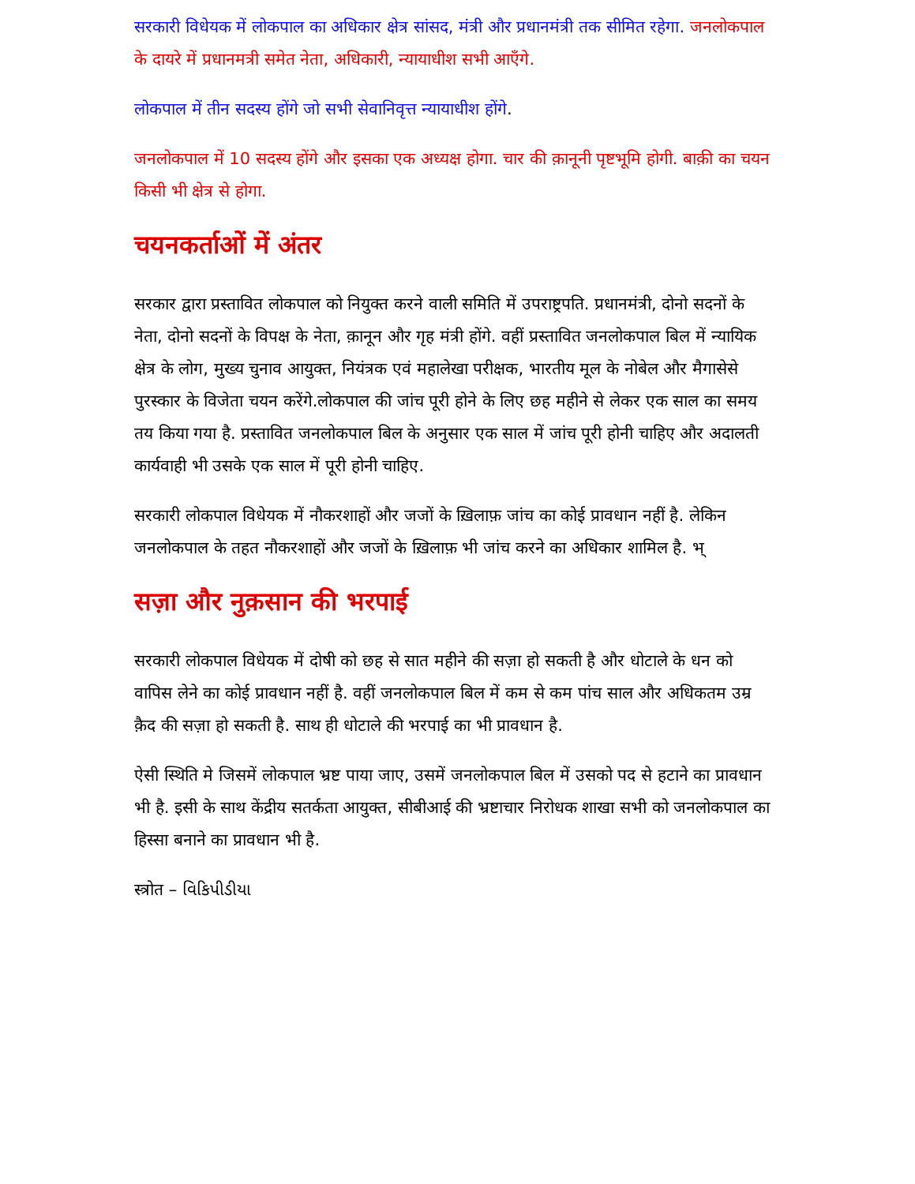सरकारी विधेयक में लोकपाल का अधिकार क्षेत्र सांसद, मंत्री और प्रधानमंत्री तक सीमित रहेगा. जनलोकपाल के दायरे में प्रधानमत्री समेत नेता, अधिकारी, न्यायाधीश सभी आएँगे.
लोकपाल में तीन सदस्य होंगे जो सभी सेवानिवृत्त न्यायाधीश होंगे.
जनलोकपाल में 10 सदस्य होंगे और इसका एक अध्यक्ष होगा. चार की क़ानूनी पृष्टभूमि होगी. बाक़ी का चयन किसी भी क्षेत्र से होगा.
चयनकर्ताओं में अंतर
सरकार द्वारा प्रस्तावित लोकपाल को नियुक्त करने वाली समिति में उपराष्ट्रपति. प्रधानमंत्री, दोनो सदनों के नेता, दोनो सदनों के विपक्ष के नेता, क़ानून और गृह मंत्री होंगे. वहीं प्रस्तावित जनलोकपाल बिल में न्यायिक क्षेत्र के लोग, मुख्य चुनाव आयुक्त, नियंत्रक एवं महालेखा परीक्षक, भारतीय मूल के नोबेल और मैगासेसे पुरस्कार के विजेता चयन करेंगे.लोकपाल की जांच पूरी होने के लिए छह महीने से लेकर एक साल का समय तय किया गया है. प्रस्तावित जनलोकपाल बिल के अनुसार एक साल में जांच पूरी होनी चाहिए और अदालती कार्यवाही भी उसके एक साल में पूरी होनी चाहिए.
सरकारी लोकपाल विधेयक में नौकरशाहों और जजों के ख़िलाफ़ जांच का कोई प्रावधान नहीं है. लेकिन जनलोकपाल के तहत नौकरशाहों और जजों के ख़िलाफ़ भी जांच करने का अधिकार शामिल है. भ्
सज़ा और नुक़सान की भरपाई
सरकारी लोकपाल विधेयक में दोषी को छह से सात महीने की सज़ा हो सकती है और धोटाले के धन को वापिस लेने का कोई प्रावधान नहीं है. वहीं जनलोकपाल बिल में कम से कम पांच साल और अधिकतम उम्र क़ैद की सज़ा हो सकती है. साथ ही धोटाले की भरपाई का भी प्रावधान है.
ऐसी स्थिति मे जिसमें लोकपाल भ्रष्ट पाया जाए, उसमें जनलोकपाल बिल में उसको पद से हटाने का प्रावधान भी है. इसी के साथ केंद्रीय सतर्कता आयुक्त, सीबीआई की भ्रष्टाचार निरोधक शाखा सभी को जनलोकपाल का हिस्सा बनाने का प्रावधान भी है.
स्त्रोत – વિકિપીડીયા